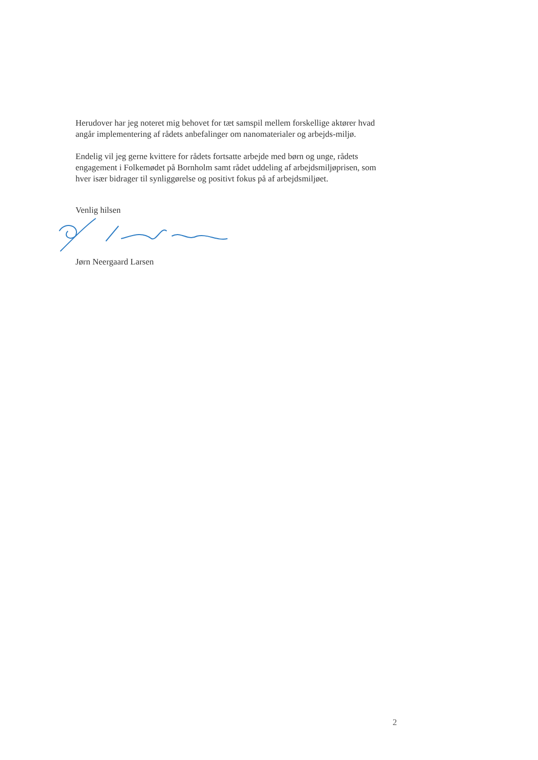Herudover har jeg noteret mig behovet for tæt samspil mellem forskellige aktører hvad angår implementering af rådets anbefalinger om nanomaterialer og arbejds-miljø.
Endelig vil jeg gerne kvittere for rådets fortsatte arbejde med børn og unge, rådets engagement i Folkemødet på Bornholm samt rådet uddeling af arbejdsmiljøprisen, som hver især bidrager til synliggørelse og positivt fokus på af arbejdsmiljøet.
Venlig hilsen
Jørn Neergaard Larsen
2